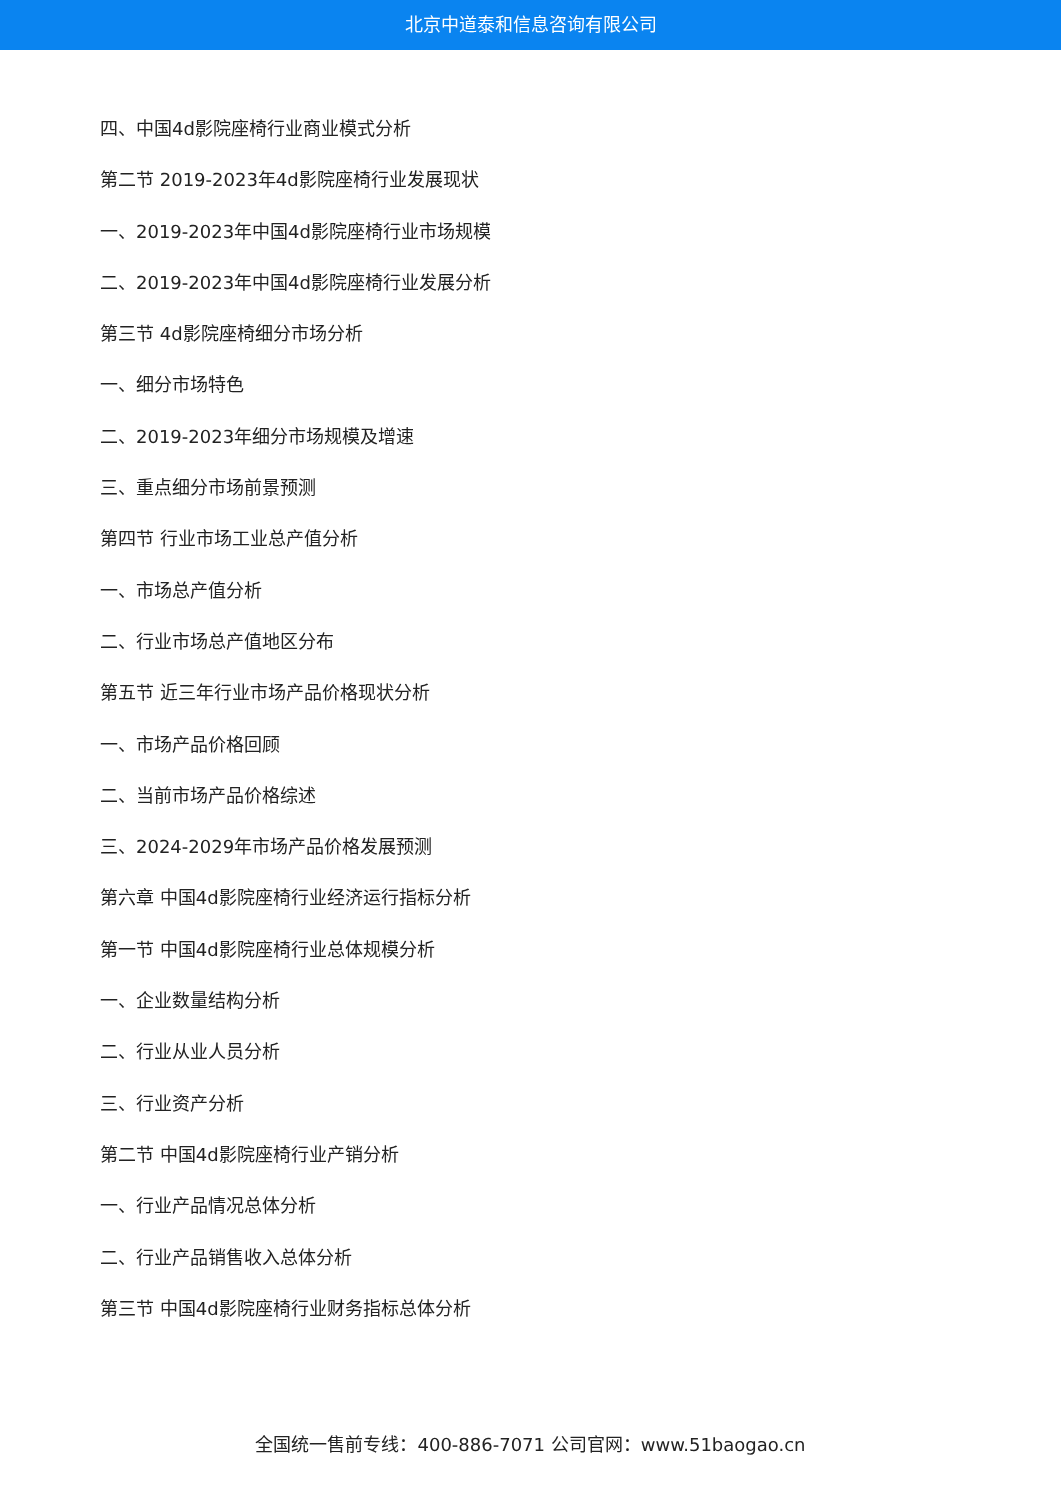北京中道泰和信息咨询有限公司
四、中国4d影院座椅行业商业模式分析
第二节 2019-2023年4d影院座椅行业发展现状
一、2019-2023年中国4d影院座椅行业市场规模
二、2019-2023年中国4d影院座椅行业发展分析
第三节 4d影院座椅细分市场分析
一、细分市场特色
二、2019-2023年细分市场规模及增速
三、重点细分市场前景预测
第四节 行业市场工业总产值分析
一、市场总产值分析
二、行业市场总产值地区分布
第五节 近三年行业市场产品价格现状分析
一、市场产品价格回顾
二、当前市场产品价格综述
三、2024-2029年市场产品价格发展预测
第六章 中国4d影院座椅行业经济运行指标分析
第一节 中国4d影院座椅行业总体规模分析
一、企业数量结构分析
二、行业从业人员分析
三、行业资产分析
第二节 中国4d影院座椅行业产销分析
一、行业产品情况总体分析
二、行业产品销售收入总体分析
第三节 中国4d影院座椅行业财务指标总体分析
全国统一售前专线：400-886-7071 公司官网：www.51baogao.cn